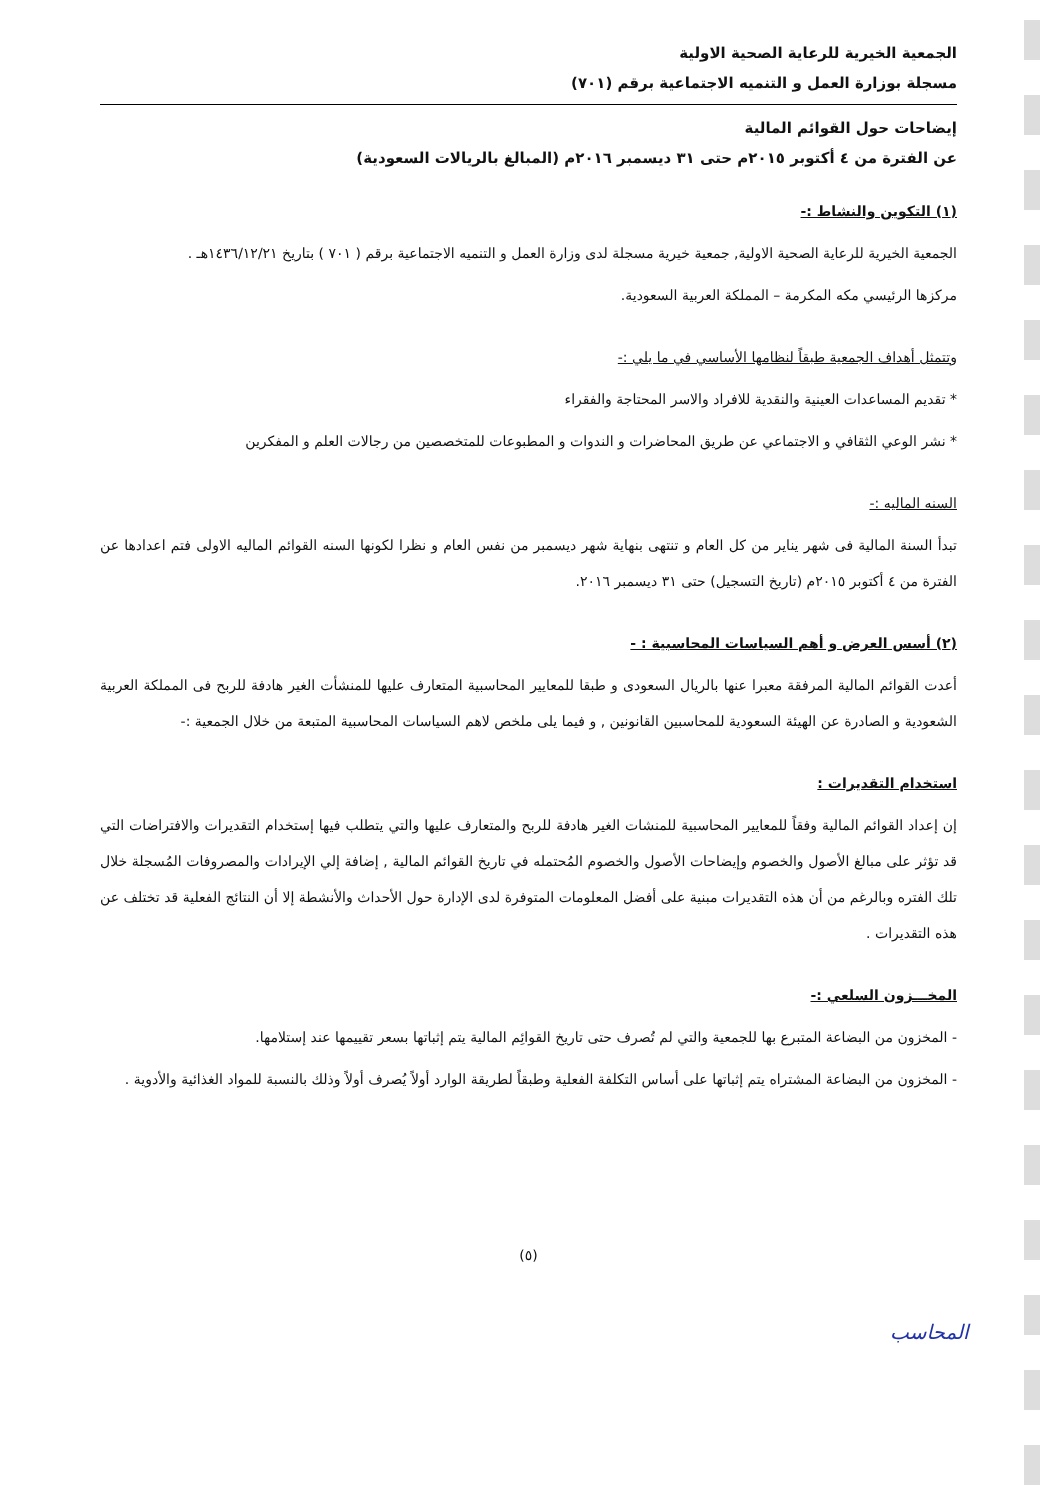الجمعية الخيرية للرعاية الصحية الاولية
مسجلة بوزارة العمل و التنميه الاجتماعية برقم (٧٠١)
إيضاحات حول القوائم المالية
عن الفترة من ٤ أكتوبر ٢٠١٥م حتى ٣١ ديسمبر ٢٠١٦م (المبالغ بالريالات السعودية)
(١) التكوين والنشاط :-
الجمعية الخيرية للرعاية الصحية الاولية, جمعية خيرية مسجلة لدى وزارة العمل و التنميه الاجتماعية برقم ( ٧٠١ ) بتاريخ ١٤٣٦/١٢/٢١هـ .
مركزها الرئيسي مكه المكرمة – المملكة العربية السعودية.
وتتمثل أهداف الجمعية طبقاً لنظامها الأساسي في ما يلي :-
* تقديم المساعدات العينية والنقدية للافراد والاسر المحتاجة والفقراء
* نشر الوعي الثقافي و الاجتماعي عن طريق المحاضرات و الندوات و المطبوعات للمتخصصين من رجالات العلم و المفكرين
السنه الماليه :-
تبدأ السنة المالية فى شهر يناير من كل العام و تنتهى بنهاية شهر ديسمبر من نفس العام و نظرا لكونها السنه القوائم الماليه الاولى فتم اعدادها عن الفترة من ٤ أكتوبر ٢٠١٥م (تاريخ التسجيل) حتى ٣١ ديسمبر ٢٠١٦.
(٢) أسس العرض و أهم السياسات المحاسبية : -
أعدت القوائم المالية المرفقة معبرا عنها بالريال السعودى و طبقا للمعايير المحاسبية المتعارف عليها للمنشأت الغير هادفة للربح فى المملكة العربية الشعودية و الصادرة عن الهيئة السعودية للمحاسبين القانونين , و فيما يلى ملخص لاهم السياسات المحاسبية المتبعة من خلال الجمعية :-
استخدام التقديرات :
إن إعداد القوائم المالية وفقاً للمعايير المحاسبية للمنشات الغير هادفة للربح والمتعارف عليها والتي يتطلب فيها إستخدام التقديرات والافتراضات التي قد تؤثر على مبالغ الأصول والخصوم وإيضاحات الأصول والخصوم المُحتمله في تاريخ القوائم المالية , إضافة إلي الإيرادات والمصروفات المُسجلة خلال تلك الفتره وبالرغم من أن هذه التقديرات مبنية على أفضل المعلومات المتوفرة لدى الإدارة حول الأحداث والأنشطة إلا أن النتائج الفعلية قد تختلف عن هذه التقديرات .
المخـــزون السلعي :-
- المخزون من البضاعة المتبرع بها للجمعية والتي لم تُصرف حتى تاريخ القوائِم المالية يتم إثباتها بسعر تقييمها عند إستلامها.
- المخزون من البضاعة المشتراه يتم إثباتها على أساس التكلفة الفعلية وطبقاً لطريقة الوارد أولاً يُصرف أولاً وذلك بالنسبة للمواد الغذائية والأدوية .
المحاسب
(٥)